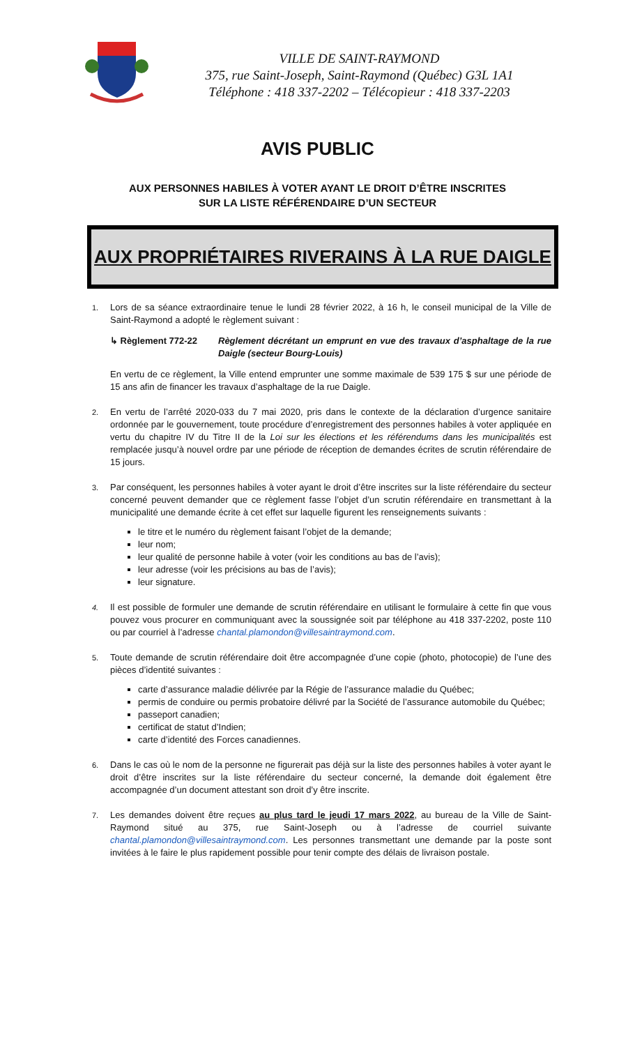VILLE DE SAINT-RAYMOND
375, rue Saint-Joseph, Saint-Raymond (Québec) G3L 1A1
Téléphone : 418 337-2202 – Télécopieur : 418 337-2203
AVIS PUBLIC
AUX PERSONNES HABILES À VOTER AYANT LE DROIT D’ÊTRE INSCRITES
SUR LA LISTE RÉFÉRENDAIRE D’UN SECTEUR
AUX PROPRIÉTAIRES RIVERAINS À LA RUE DAIGLE
1.
Lors de sa séance extraordinaire tenue le lundi 28 février 2022, à 16 h, le conseil municipal de la Ville de Saint-Raymond a adopté le règlement suivant :
↳ Règlement 772-22 Règlement décrétant un emprunt en vue des travaux d’asphaltage de la rue Daigle (secteur Bourg-Louis)
En vertu de ce règlement, la Ville entend emprunter une somme maximale de 539 175 $ sur une période de 15 ans afin de financer les travaux d’asphaltage de la rue Daigle.
2.
En vertu de l’arrêté 2020-033 du 7 mai 2020, pris dans le contexte de la déclaration d’urgence sanitaire ordonnée par le gouvernement, toute procédure d’enregistrement des personnes habiles à voter appliquée en vertu du chapitre IV du Titre II de la Loi sur les élections et les référendums dans les municipalités est remplacée jusqu’à nouvel ordre par une période de réception de demandes écrites de scrutin référendaire de 15 jours.
3.
Par conséquent, les personnes habiles à voter ayant le droit d’être inscrites sur la liste référendaire du secteur concerné peuvent demander que ce règlement fasse l’objet d’un scrutin référendaire en transmettant à la municipalité une demande écrite à cet effet sur laquelle figurent les renseignements suivants :
le titre et le numéro du règlement faisant l’objet de la demande;
leur nom;
leur qualité de personne habile à voter (voir les conditions au bas de l’avis);
leur adresse (voir les précisions au bas de l’avis);
leur signature.
4.
Il est possible de formuler une demande de scrutin référendaire en utilisant le formulaire à cette fin que vous pouvez vous procurer en communiquant avec la soussignée soit par téléphone au 418 337-2202, poste 110 ou par courriel à l’adresse chantal.plamondon@villesaintraymond.com.
5.
Toute demande de scrutin référendaire doit être accompagnée d’une copie (photo, photocopie) de l’une des pièces d’identité suivantes :
carte d’assurance maladie délivrée par la Régie de l’assurance maladie du Québec;
permis de conduire ou permis probatoire délivré par la Société de l’assurance automobile du Québec;
passeport canadien;
certificat de statut d’Indien;
carte d’identité des Forces canadiennes.
6.
Dans le cas où le nom de la personne ne figurerait pas déjà sur la liste des personnes habiles à voter ayant le droit d’être inscrites sur la liste référendaire du secteur concerné, la demande doit également être accompagnée d’un document attestant son droit d’y être inscrite.
7.
Les demandes doivent être reçues au plus tard le jeudi 17 mars 2022, au bureau de la Ville de Saint-Raymond situé au 375, rue Saint-Joseph ou à l’adresse de courriel suivante chantal.plamondon@villesaintraymond.com. Les personnes transmettant une demande par la poste sont invitées à le faire le plus rapidement possible pour tenir compte des délais de livraison postale.